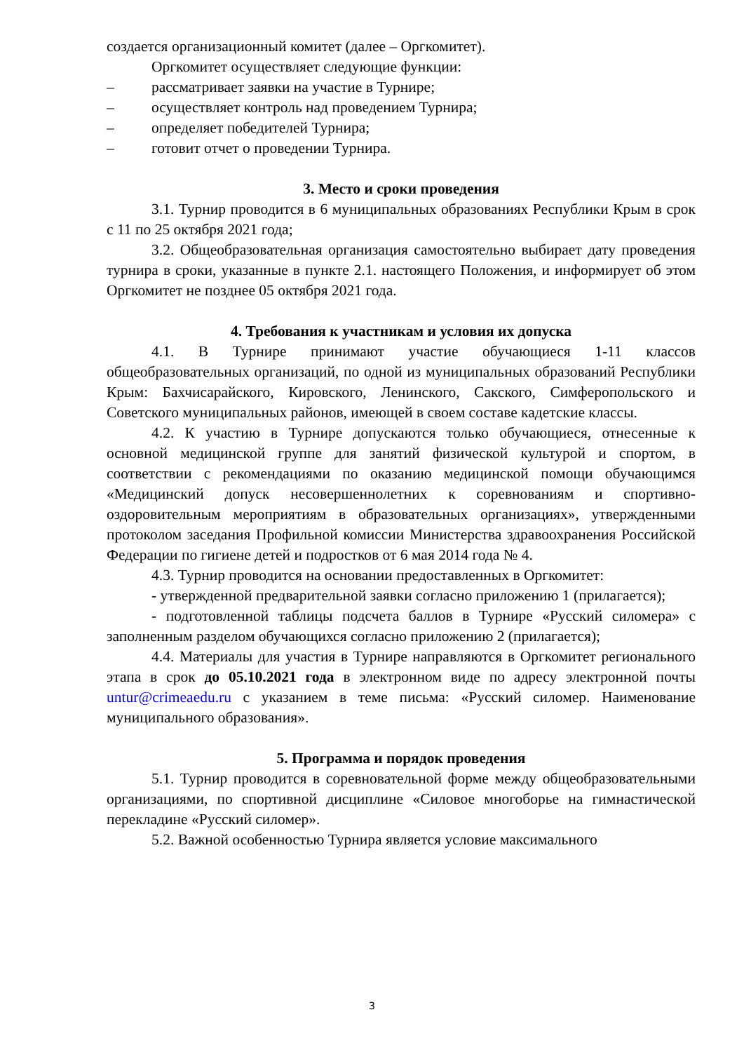создается организационный комитет (далее – Оргкомитет).
Оргкомитет осуществляет следующие функции:
– рассматривает заявки на участие в Турнире;
– осуществляет контроль над проведением Турнира;
– определяет победителей Турнира;
– готовит отчет о проведении Турнира.
3. Место и сроки проведения
3.1. Турнир проводится в 6 муниципальных образованиях Республики Крым в срок с 11 по 25 октября 2021 года;
3.2. Общеобразовательная организация самостоятельно выбирает дату проведения турнира в сроки, указанные в пункте 2.1. настоящего Положения, и информирует об этом Оргкомитет не позднее 05 октября 2021 года.
4. Требования к участникам и условия их допуска
4.1. В Турнире принимают участие обучающиеся 1-11 классов общеобразовательных организаций, по одной из муниципальных образований Республики Крым: Бахчисарайского, Кировского, Ленинского, Сакского, Симферопольского и Советского муниципальных районов, имеющей в своем составе кадетские классы.
4.2. К участию в Турнире допускаются только обучающиеся, отнесенные к основной медицинской группе для занятий физической культурой и спортом, в соответствии с рекомендациями по оказанию медицинской помощи обучающимся «Медицинский допуск несовершеннолетних к соревнованиям и спортивно-оздоровительным мероприятиям в образовательных организациях», утвержденными протоколом заседания Профильной комиссии Министерства здравоохранения Российской Федерации по гигиене детей и подростков от 6 мая 2014 года № 4.
4.3. Турнир проводится на основании предоставленных в Оргкомитет:
- утвержденной предварительной заявки согласно приложению 1 (прилагается);
- подготовленной таблицы подсчета баллов в Турнире «Русский силомера» с заполненным разделом обучающихся согласно приложению 2 (прилагается);
4.4. Материалы для участия в Турнире направляются в Оргкомитет регионального этапа в срок до 05.10.2021 года в электронном виде по адресу электронной почты untur@crimeaedu.ru с указанием в теме письма: «Русский силомер. Наименование муниципального образования».
5. Программа и порядок проведения
5.1. Турнир проводится в соревновательной форме между общеобразовательными организациями, по спортивной дисциплине «Силовое многоборье на гимнастической перекладине «Русский силомер».
5.2. Важной особенностью Турнира является условие максимального
3